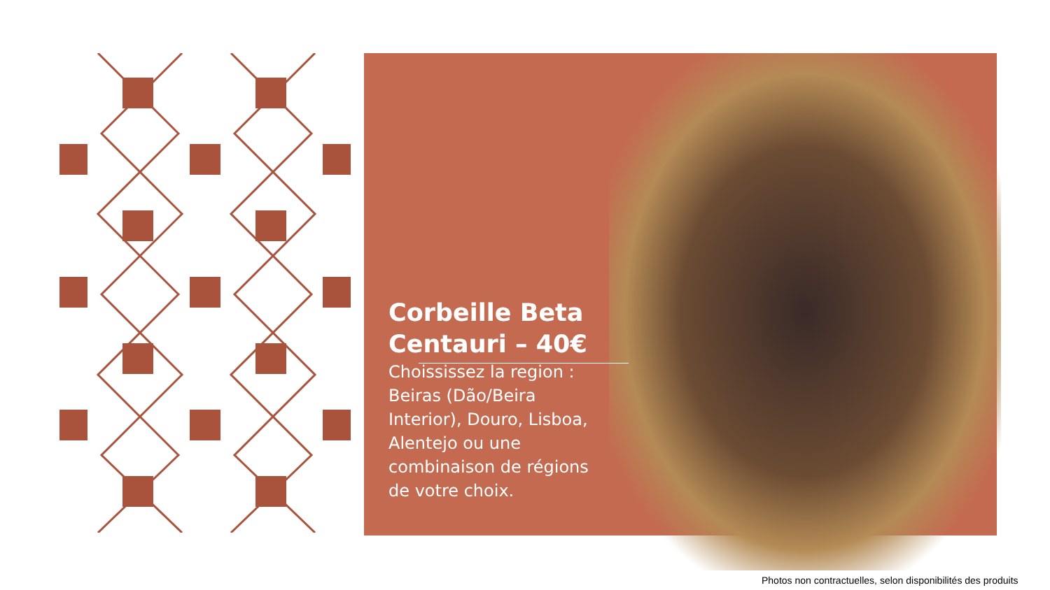Corbeille Beta Centauri – 40€
Choississez la region : Beiras (Dão/Beira Interior), Douro, Lisboa, Alentejo ou une combinaison de régions de votre choix.
Photos non contractuelles, selon disponibilités des produits